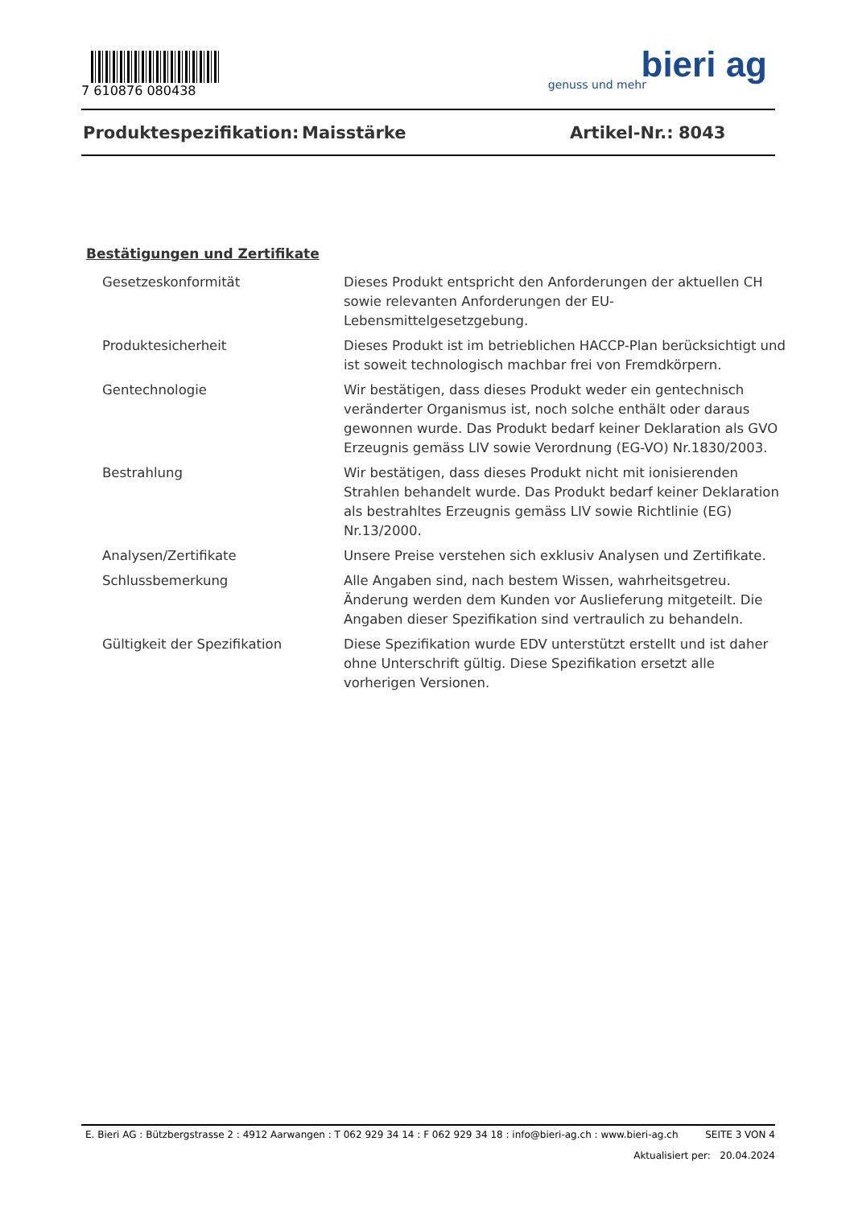7 610876 080438
bieri ag
genuss und mehr
Produktespezifikation: Maisstärke Artikel-Nr.: 8043
Bestätigungen und Zertifikate
| Gesetzeskonformität | Dieses Produkt entspricht den Anforderungen der aktuellen CH sowie relevanten Anforderungen der EU-Lebensmittelgesetzgebung. |
| Produktesicherheit | Dieses Produkt ist im betrieblichen HACCP-Plan berücksichtigt und ist soweit technologisch machbar frei von Fremdkörpern. |
| Gentechnologie | Wir bestätigen, dass dieses Produkt weder ein gentechnisch veränderter Organismus ist, noch solche enthält oder daraus gewonnen wurde. Das Produkt bedarf keiner Deklaration als GVO Erzeugnis gemäss LIV sowie Verordnung (EG-VO) Nr.1830/2003. |
| Bestrahlung | Wir bestätigen, dass dieses Produkt nicht mit ionisierenden Strahlen behandelt wurde. Das Produkt bedarf keiner Deklaration als bestrahltes Erzeugnis gemäss LIV sowie Richtlinie (EG) Nr.13/2000. |
| Analysen/Zertifikate | Unsere Preise verstehen sich exklusiv Analysen und Zertifikate. |
| Schlussbemerkung | Alle Angaben sind, nach bestem Wissen, wahrheitsgetreu. Änderung werden dem Kunden vor Auslieferung mitgeteilt. Die Angaben dieser Spezifikation sind vertraulich zu behandeln. |
| Gültigkeit der Spezifikation | Diese Spezifikation wurde EDV unterstützt erstellt und ist daher ohne Unterschrift gültig. Diese Spezifikation ersetzt alle vorherigen Versionen. |
E. Bieri AG : Bützbergstrasse 2 : 4912 Aarwangen : T 062 929 34 14 : F 062 929 34 18 : info@bieri-ag.ch : www.bieri-ag.ch SEITE 3 VON 4
Aktualisiert per: 20.04.2024